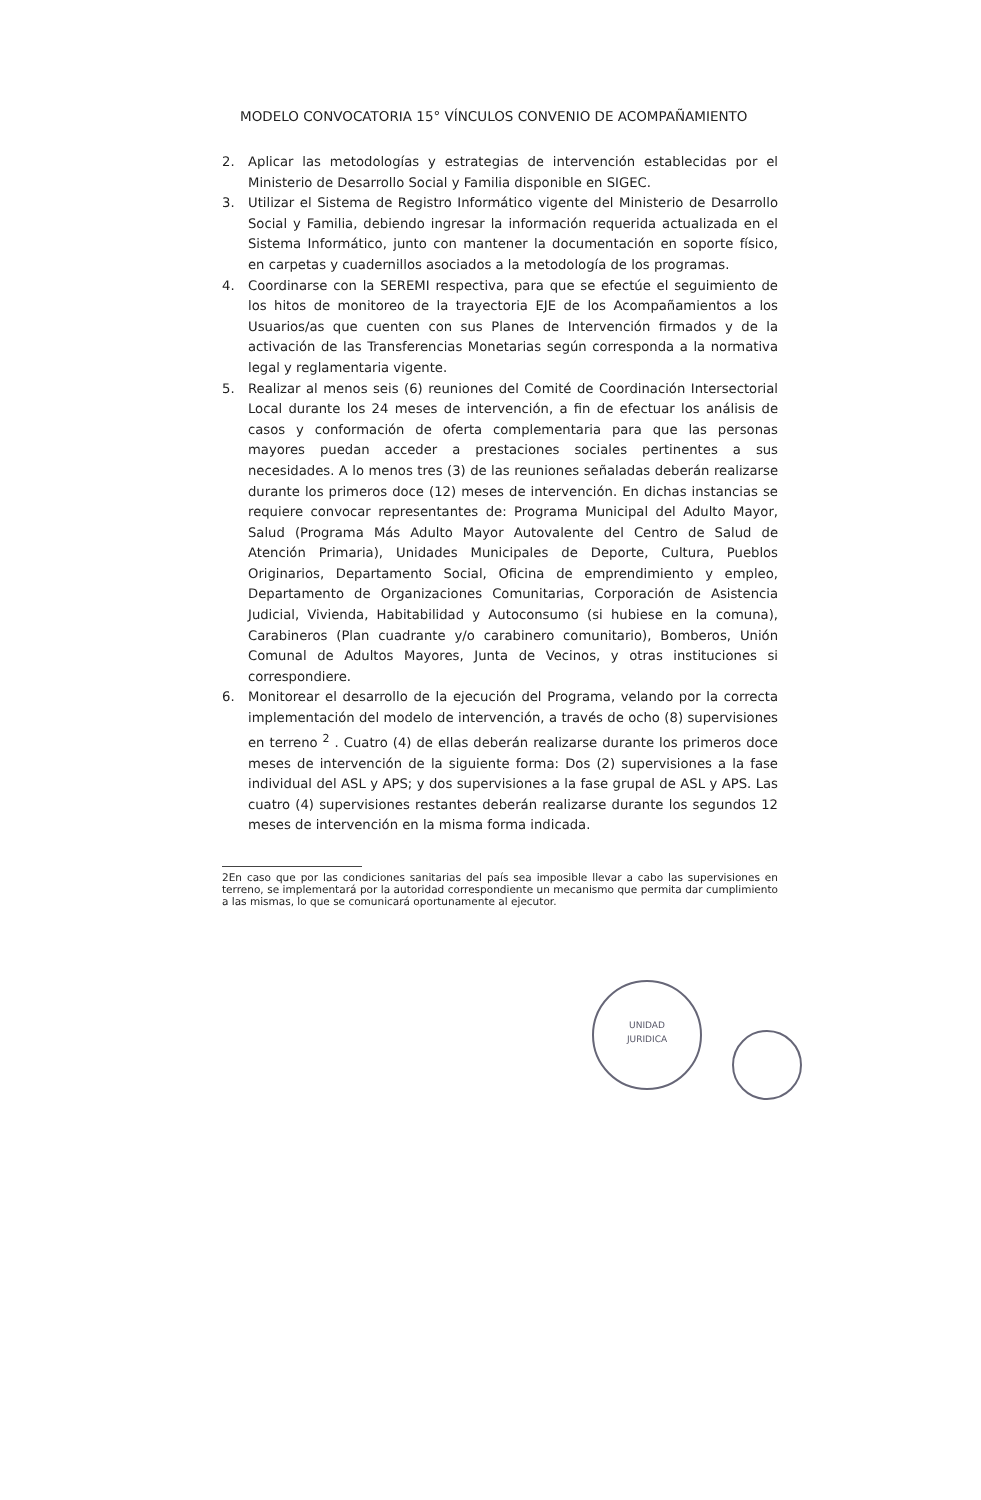MODELO CONVOCATORIA 15° VÍNCULOS CONVENIO DE ACOMPAÑAMIENTO
2. Aplicar las metodologías y estrategias de intervención establecidas por el Ministerio de Desarrollo Social y Familia disponible en SIGEC.
3. Utilizar el Sistema de Registro Informático vigente del Ministerio de Desarrollo Social y Familia, debiendo ingresar la información requerida actualizada en el Sistema Informático, junto con mantener la documentación en soporte físico, en carpetas y cuadernillos asociados a la metodología de los programas.
4. Coordinarse con la SEREMI respectiva, para que se efectúe el seguimiento de los hitos de monitoreo de la trayectoria EJE de los Acompañamientos a los Usuarios/as que cuenten con sus Planes de Intervención firmados y de la activación de las Transferencias Monetarias según corresponda a la normativa legal y reglamentaria vigente.
5. Realizar al menos seis (6) reuniones del Comité de Coordinación Intersectorial Local durante los 24 meses de intervención, a fin de efectuar los análisis de casos y conformación de oferta complementaria para que las personas mayores puedan acceder a prestaciones sociales pertinentes a sus necesidades. A lo menos tres (3) de las reuniones señaladas deberán realizarse durante los primeros doce (12) meses de intervención. En dichas instancias se requiere convocar representantes de: Programa Municipal del Adulto Mayor, Salud (Programa Más Adulto Mayor Autovalente del Centro de Salud de Atención Primaria), Unidades Municipales de Deporte, Cultura, Pueblos Originarios, Departamento Social, Oficina de emprendimiento y empleo, Departamento de Organizaciones Comunitarias, Corporación de Asistencia Judicial, Vivienda, Habitabilidad y Autoconsumo (si hubiese en la comuna), Carabineros (Plan cuadrante y/o carabinero comunitario), Bomberos, Unión Comunal de Adultos Mayores, Junta de Vecinos, y otras instituciones si correspondiere.
6. Monitorear el desarrollo de la ejecución del Programa, velando por la correcta implementación del modelo de intervención, a través de ocho (8) supervisiones en terreno <sup>2</sup> . Cuatro (4) de ellas deberán realizarse durante los primeros doce meses de intervención de la siguiente forma: Dos (2) supervisiones a la fase individual del ASL y APS; y dos supervisiones a la fase grupal de ASL y APS. Las cuatro (4) supervisiones restantes deberán realizarse durante los segundos 12 meses de intervención en la misma forma indicada.
2En caso que por las condiciones sanitarias del país sea imposible llevar a cabo las supervisiones en terreno, se implementará por la autoridad correspondiente un mecanismo que permita dar cumplimiento a las mismas, lo que se comunicará oportunamente al ejecutor.
UNIDAD
JURIDICA